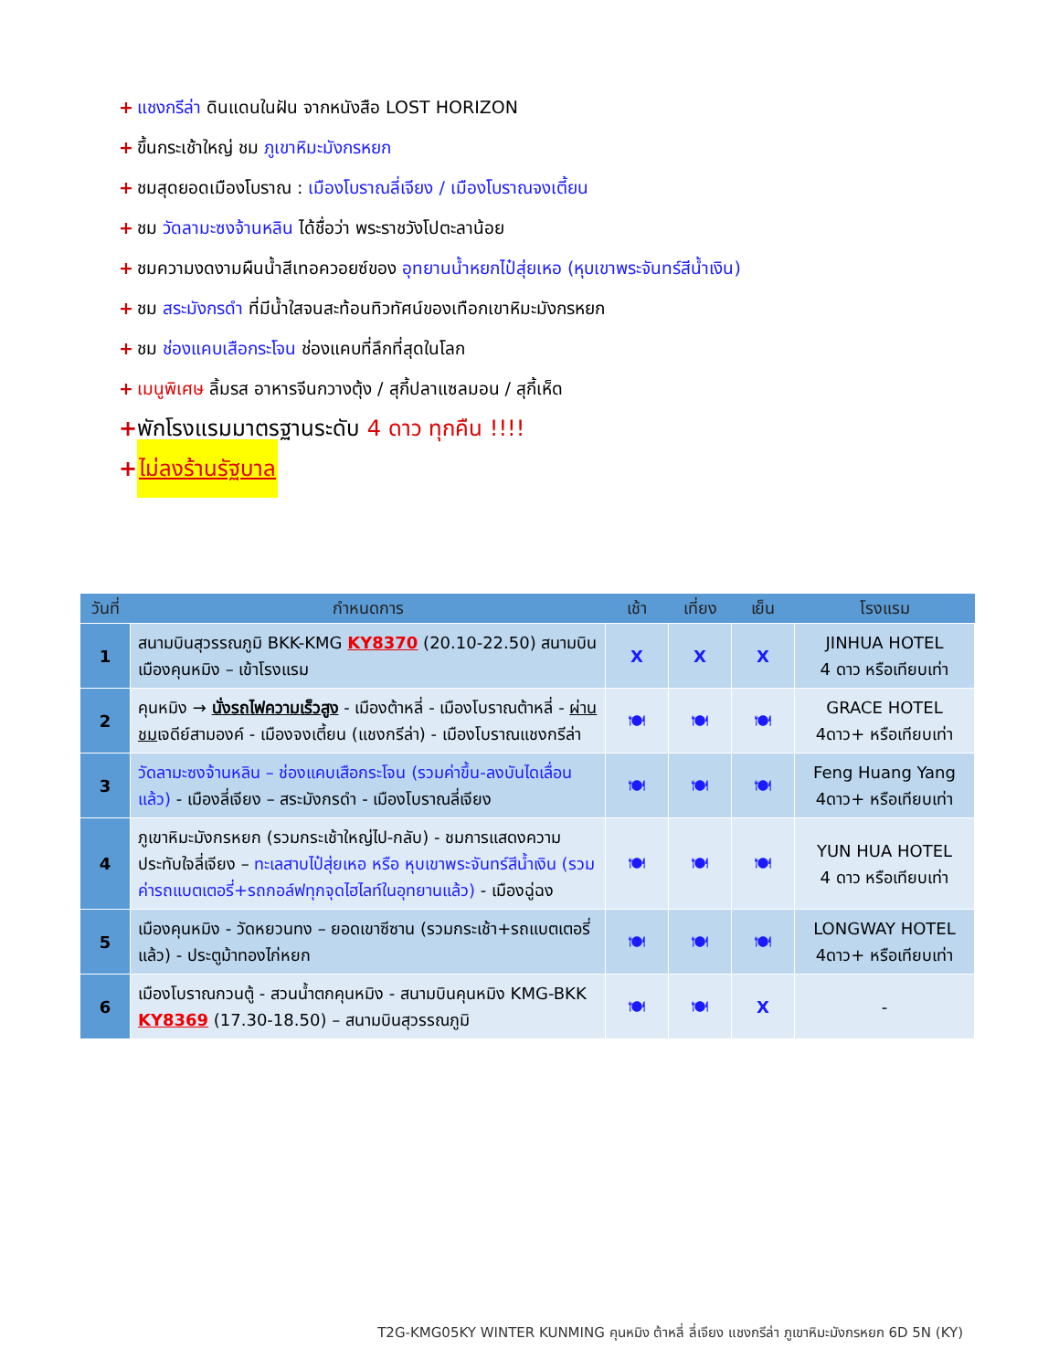+ แชงกรีล่า ดินแดนในฝัน จากหนังสือ LOST HORIZON
+ ขึ้นกระเช้าใหญ่ ชม ภูเขาหิมะมังกรหยก
+ ชมสุดยอดเมืองโบราณ : เมืองโบราณลี่เจียง / เมืองโบราณจงเตี้ยน
+ ชม วัดลามะซงจ้านหลิน ได้ชื่อว่า พระราชวังโปตะลาน้อย
+ ชมความงดงามผืนน้ำสีเทอควอยซ์ของ อุทยานน้ำหยกไป๋สุ่ยเหอ (หุบเขาพระจันทร์สีน้ำเงิน)
+ ชม สระมังกรดำ ที่มีน้ำใสจนสะท้อนทิวทัศน์ของเทือกเขาหิมะมังกรหยก
+ ชม ช่องแคบเสือกระโจน ช่องแคบที่ลึกที่สุดในโลก
+ เมนูพิเศษ ลิ้มรส อาหารจีนกวางตุ้ง / สุกี้ปลาแซลมอน / สุกี้เห็ด
+ พักโรงแรมมาตรฐานระดับ 4 ดาว ทุกคืน !!!!
+ ไม่ลงร้านรัฐบาล
| วันที่ | กำหนดการ | เช้า | เที่ยง | เย็น | โรงแรม |
| --- | --- | --- | --- | --- | --- |
| 1 | สนามบินสุวรรณภูมิ BKK-KMG KY8370 (20.10-22.50) สนามบินเมืองคุนหมิง – เข้าโรงแรม | X | X | X | JINHUA HOTEL 4 ดาว หรือเทียบเท่า |
| 2 | คุนหมิง → นั่งรถไฟความเร็วสูง - เมืองต้าหลี่ - เมืองโบราณต้าหลี่ - ผ่านชม เจดีย์สามองค์ - เมืองจงเตี้ยน (แชงกรีล่า) - เมืองโบราณแชงกรีล่า | 🍽 | 🍽 | 🍽 | GRACE HOTEL 4ดาว+ หรือเทียบเท่า |
| 3 | วัดลามะซงจ้านหลิน – ช่องแคบเสือกระโจน (รวมค่าขึ้น-ลงบันไดเลื่อนแล้ว) - เมืองลี่เจียง – สระมังกรดำ - เมืองโบราณลี่เจียง | 🍽 | 🍽 | 🍽 | Feng Huang Yang 4ดาว+ หรือเทียบเท่า |
| 4 | ภูเขาหิมะมังกรหยก (รวมกระเช้าใหญ่ไป-กลับ) - ชมการแสดงความประทับใจลี่เจียง – ทะเลสาบไป๋สุ่ยเหอ หรือ หุบเขาพระจันทร์สีน้ำเงิน (รวมค่ารถแบตเตอรี่+รถกอล์ฟทุกจุดไฮไลท์ในอุทยานแล้ว) - เมืองฉู่ฉง | 🍽 | 🍽 | 🍽 | YUN HUA HOTEL 4 ดาว หรือเทียบเท่า |
| 5 | เมืองคุนหมิง - วัดหยวนทง – ยอดเขาซีซาน (รวมกระเช้า+รถแบตเตอรี่แล้ว) - ประตูม้าทองไก่หยก | 🍽 | 🍽 | 🍽 | LONGWAY HOTEL 4ดาว+ หรือเทียบเท่า |
| 6 | เมืองโบราณกวนตู้ - สวนน้ำตกคุนหมิง - สนามบินคุนหมิง KMG-BKK KY8369 (17.30-18.50) – สนามบินสุวรรณภูมิ | 🍽 | 🍽 | X | - |
T2G-KMG05KY WINTER KUNMING คุนหมิง ต้าหลี่ ลี่เจียง แชงกรีล่า ภูเขาหิมะมังกรหยก 6D 5N (KY)